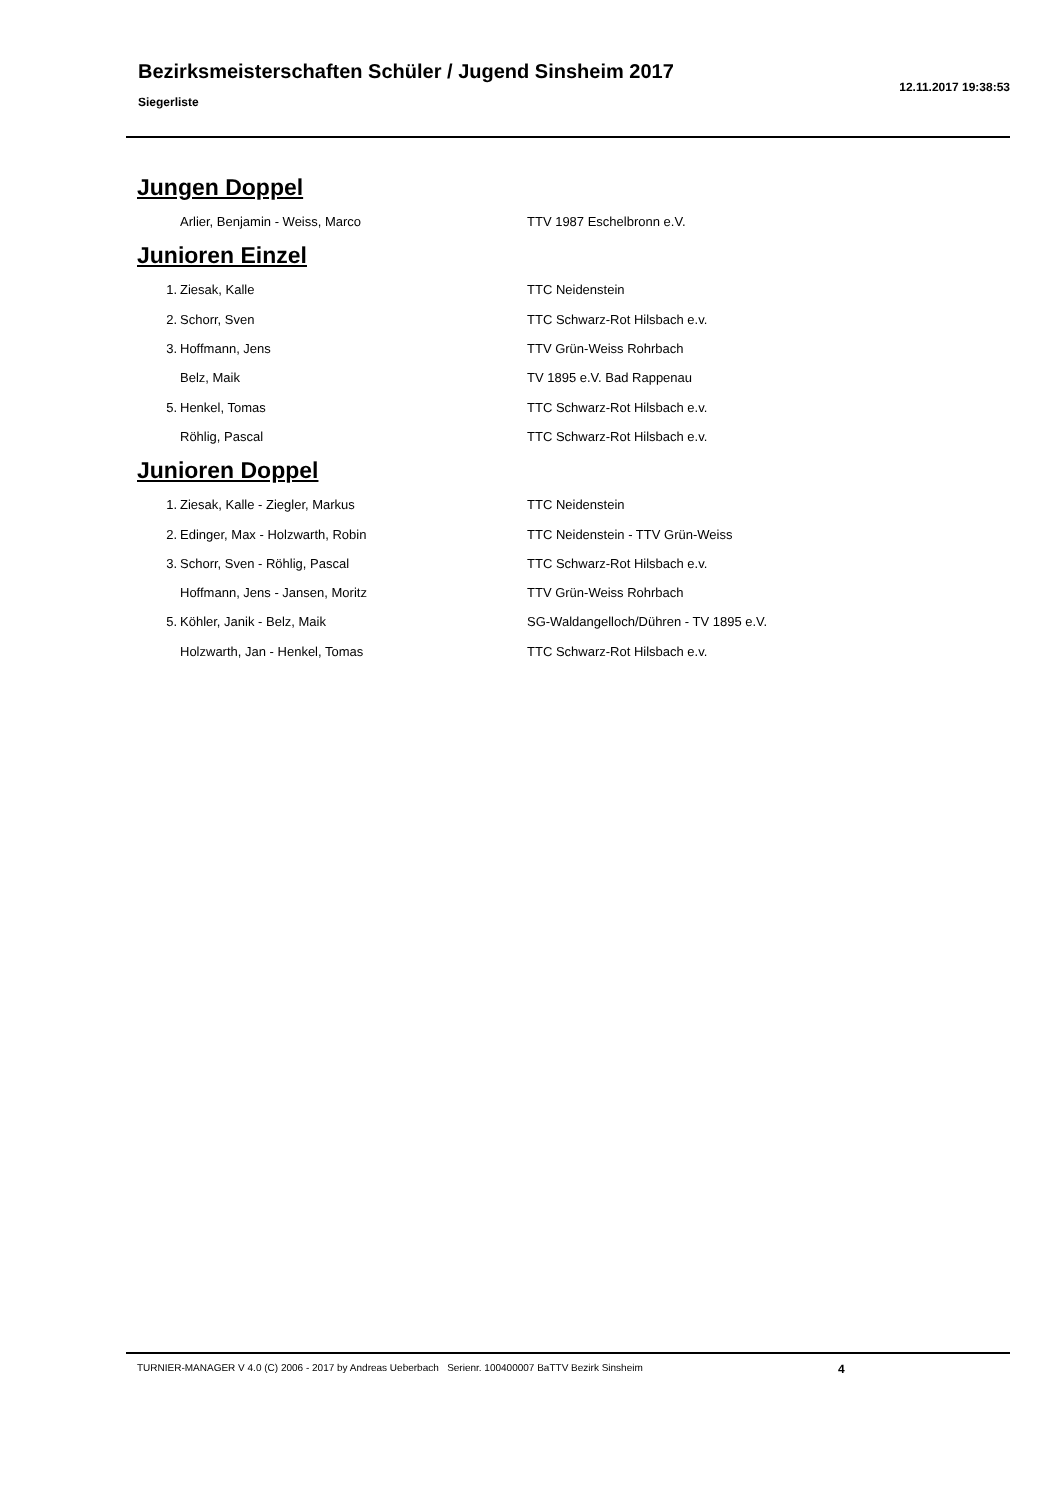Bezirksmeisterschaften Schüler / Jugend Sinsheim 2017
Siegerliste
12.11.2017 19:38:53
Jungen Doppel
| | Arlier, Benjamin - Weiss, Marco | TTV 1987 Eschelbronn e.V. |
Junioren Einzel
| 1. | Ziesak, Kalle | TTC Neidenstein |
| 2. | Schorr, Sven | TTC Schwarz-Rot Hilsbach e.v. |
| 3. | Hoffmann, Jens | TTV Grün-Weiss Rohrbach |
| | Belz, Maik | TV 1895 e.V. Bad Rappenau |
| 5. | Henkel, Tomas | TTC Schwarz-Rot Hilsbach e.v. |
| | Röhlig, Pascal | TTC Schwarz-Rot Hilsbach e.v. |
Junioren Doppel
| 1. | Ziesak, Kalle - Ziegler, Markus | TTC Neidenstein |
| 2. | Edinger, Max - Holzwarth, Robin | TTC Neidenstein - TTV Grün-Weiss |
| 3. | Schorr, Sven - Röhlig, Pascal | TTC Schwarz-Rot Hilsbach e.v. |
| | Hoffmann, Jens - Jansen, Moritz | TTV Grün-Weiss Rohrbach |
| 5. | Köhler, Janik - Belz, Maik | SG-Waldangelloch/Dühren - TV 1895 e.V. |
| | Holzwarth, Jan - Henkel, Tomas | TTC Schwarz-Rot Hilsbach e.v. |
TURNIER-MANAGER V 4.0 (C) 2006 - 2017 by Andreas Ueberbach Serienr. 100400007 BaTTV Bezirk Sinsheim 4